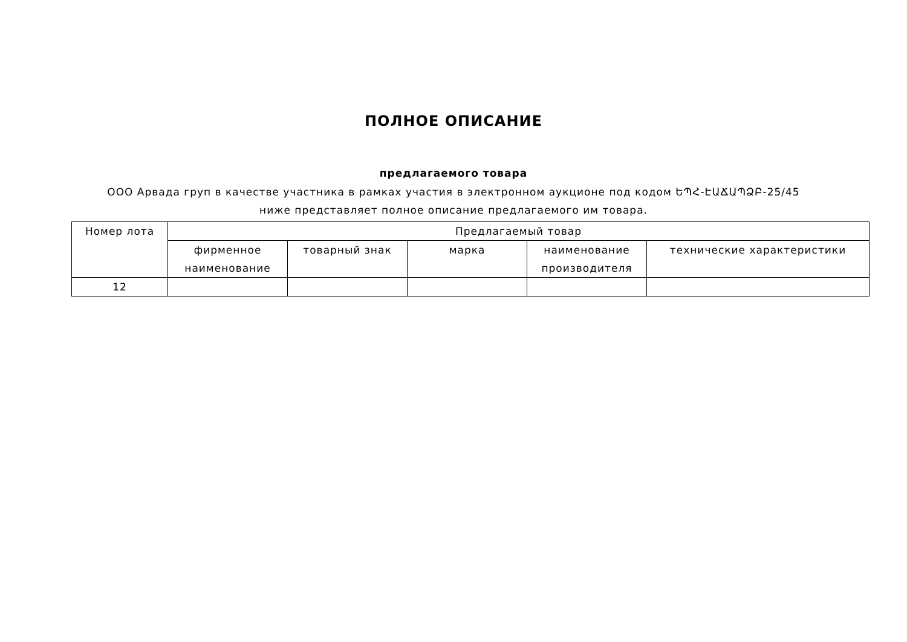ПОЛНОЕ ОПИСАНИЕ
предлагаемого товара
ООО Арвада груп в качестве участника в рамках участия в электронном аукционе под кодом ԵՊՀ-ԷԱՃԱՊՁԲ-25/45 ниже представляет полное описание предлагаемого им товара.
| Номер лота | Предлагаемый товар | | | | |
| --- | --- | --- | --- | --- | --- |
| | фирменное наименование | товарный знак | марка | наименование производителя | технические характеристики |
| 12 | | | | | |